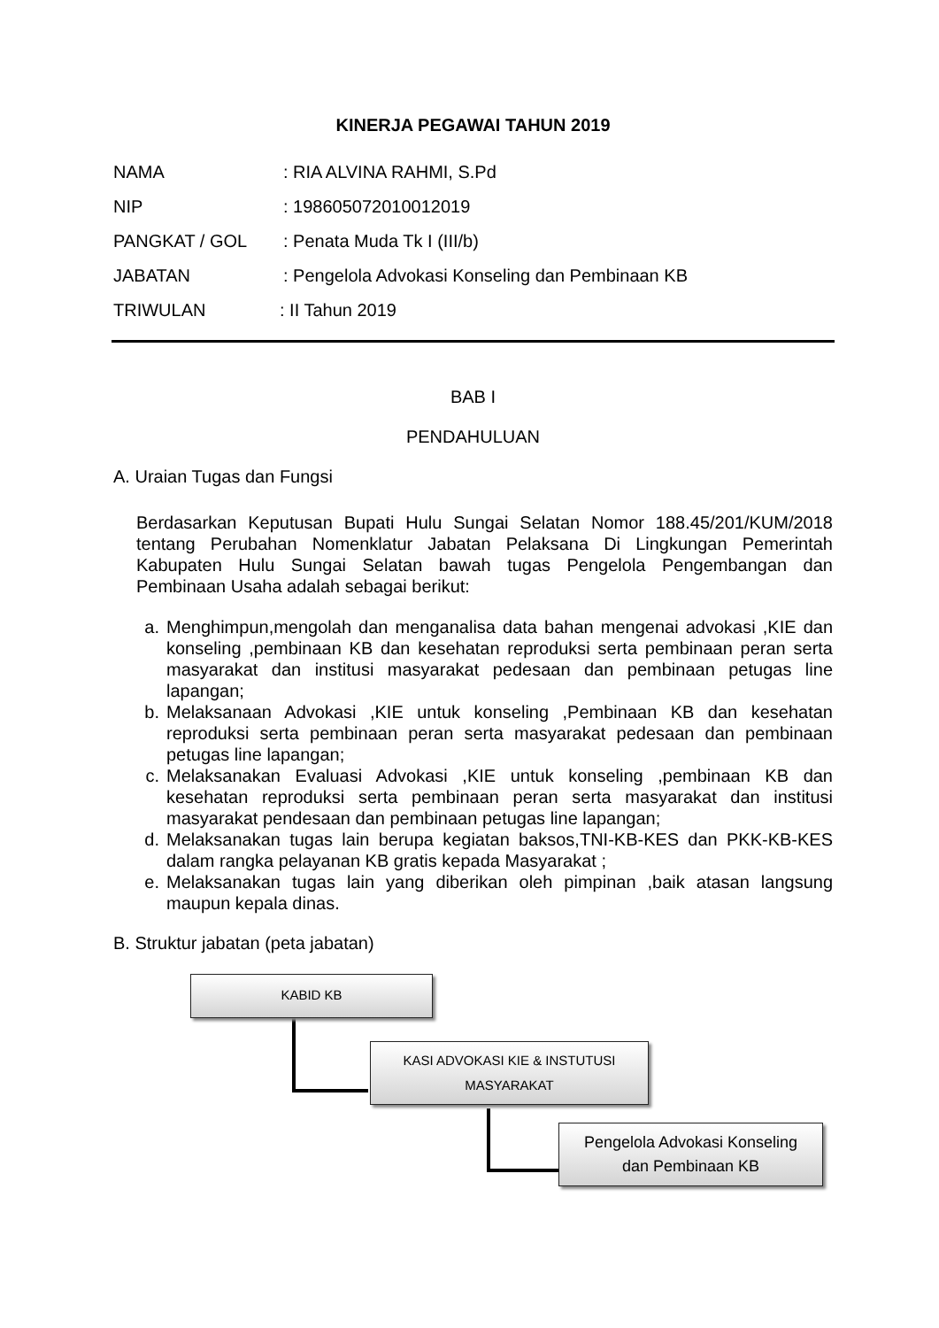KINERJA PEGAWAI TAHUN 2019
NAMA: RIA ALVINA RAHMI, S.Pd
NIP: 198605072010012019
PANGKAT / GOL: Penata Muda Tk I (III/b)
JABATAN: Pengelola Advokasi Konseling dan Pembinaan KB
TRIWULAN: II Tahun 2019
BAB I
PENDAHULUAN
A. Uraian Tugas dan Fungsi
Berdasarkan Keputusan Bupati Hulu Sungai Selatan Nomor 188.45/201/KUM/2018 tentang Perubahan Nomenklatur Jabatan Pelaksana Di Lingkungan Pemerintah Kabupaten Hulu Sungai Selatan bawah tugas Pengelola Pengembangan dan Pembinaan Usaha adalah sebagai berikut:
a. Menghimpun,mengolah dan menganalisa data bahan mengenai advokasi ,KIE dan konseling ,pembinaan KB dan kesehatan reproduksi serta pembinaan peran serta masyarakat dan institusi masyarakat pedesaan dan pembinaan petugas line lapangan;
b. Melaksanaan Advokasi ,KIE untuk konseling ,Pembinaan KB dan kesehatan reproduksi serta pembinaan peran serta masyarakat pedesaan dan pembinaan petugas line lapangan;
c. Melaksanakan Evaluasi Advokasi ,KIE untuk konseling ,pembinaan KB dan kesehatan reproduksi serta pembinaan peran serta masyarakat dan institusi masyarakat pendesaan dan pembinaan petugas line lapangan;
d. Melaksanakan tugas lain berupa kegiatan baksos,TNI-KB-KES dan PKK-KB-KES dalam rangka pelayanan KB gratis kepada Masyarakat ;
e. Melaksanakan tugas lain yang diberikan oleh pimpinan ,baik atasan langsung maupun kepala dinas.
B. Struktur jabatan (peta jabatan)
KABID KB
KASI ADVOKASI KIE & INSTUTUSI
MASYARAKAT
Pengelola Advokasi Konseling
dan Pembinaan KB